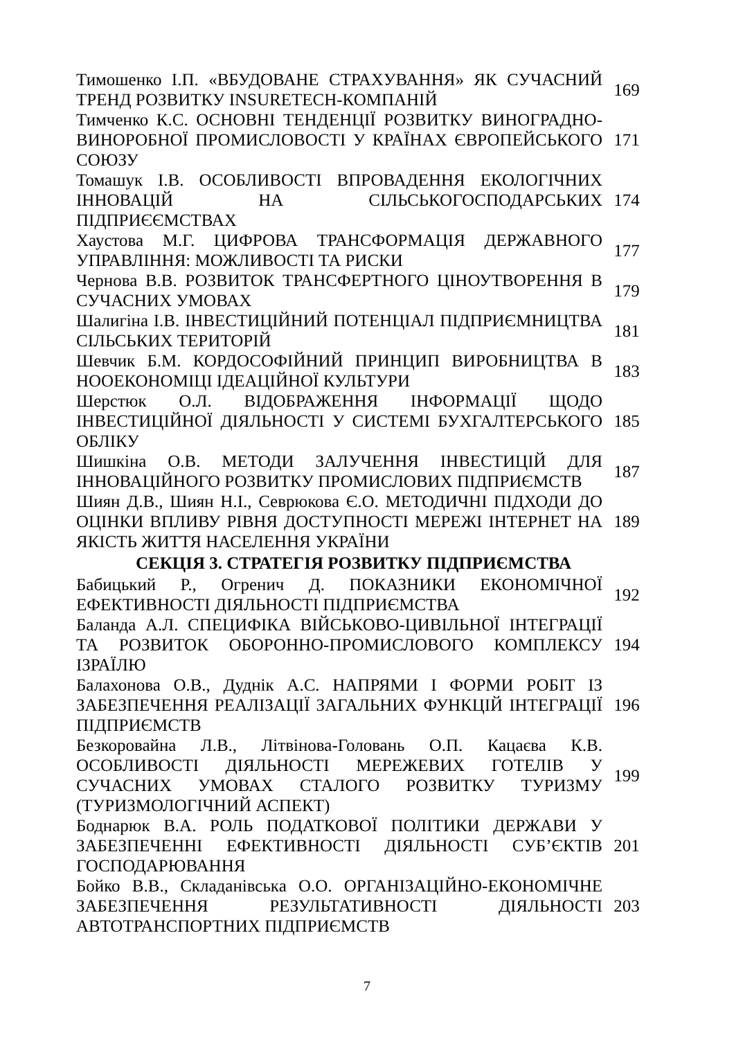| Тимошенко І.П. «ВБУДОВАНЕ СТРАХУВАННЯ» ЯК СУЧАСНИЙ ТРЕНД РОЗВИТКУ INSURETECH-КОМПАНІЙ | 169 |
| Тимченко К.С. ОСНОВНІ ТЕНДЕНЦІЇ РОЗВИТКУ ВИНОГРАДНО-ВИНОРОБНОЇ ПРОМИСЛОВОСТІ У КРАЇНАХ ЄВРОПЕЙСЬКОГО СОЮЗУ | 171 |
| Томашук І.В. ОСОБЛИВОСТІ ВПРОВАДЕННЯ ЕКОЛОГІЧНИХ ІННОВАЦІЙ НА СІЛЬСЬКОГОСПОДАРСЬКИХ ПІДПРИЄЄМСТВАХ | 174 |
| Хаустова М.Г. ЦИФРОВА ТРАНСФОРМАЦІЯ ДЕРЖАВНОГО УПРАВЛІННЯ: МОЖЛИВОСТІ ТА РИСКИ | 177 |
| Чернова В.В. РОЗВИТОК ТРАНСФЕРТНОГО ЦІНОУТВОРЕННЯ В СУЧАСНИХ УМОВАХ | 179 |
| Шалигіна І.В. ІНВЕСТИЦІЙНИЙ ПОТЕНЦІАЛ ПІДПРИЄМНИЦТВА СІЛЬСЬКИХ ТЕРИТОРІЙ | 181 |
| Шевчик Б.М. КОРДОСОФІЙНИЙ ПРИНЦИП ВИРОБНИЦТВА В НООЕКОНОМІЦІ ІДЕАЦІЙНОЇ КУЛЬТУРИ | 183 |
| Шерстюк О.Л. ВІДОБРАЖЕННЯ ІНФОРМАЦІЇ ЩОДО ІНВЕСТИЦІЙНОЇ ДІЯЛЬНОСТІ У СИСТЕМІ БУХГАЛТЕРСЬКОГО ОБЛІКУ | 185 |
| Шишкіна О.В. МЕТОДИ ЗАЛУЧЕННЯ ІНВЕСТИЦІЙ ДЛЯ ІННОВАЦІЙНОГО РОЗВИТКУ ПРОМИСЛОВИХ ПІДПРИЄМСТВ | 187 |
| Шиян Д.В., Шиян Н.І., Севрюкова Є.О. МЕТОДИЧНІ ПІДХОДИ ДО ОЦІНКИ ВПЛИВУ РІВНЯ ДОСТУПНОСТІ МЕРЕЖІ ІНТЕРНЕТ НА ЯКІСТЬ ЖИТТЯ НАСЕЛЕННЯ УКРАЇНИ | 189 |
| СЕКЦІЯ 3. СТРАТЕГІЯ РОЗВИТКУ ПІДПРИЄМСТВА | |
| Бабицький Р., Огренич Д. ПОКАЗНИКИ ЕКОНОМІЧНОЇ ЕФЕКТИВНОСТІ ДІЯЛЬНОСТІ ПІДПРИЄМСТВА | 192 |
| Баланда А.Л. СПЕЦИФІКА ВІЙСЬКОВО-ЦИВІЛЬНОЇ ІНТЕГРАЦІЇ ТА РОЗВИТОК ОБОРОННО-ПРОМИСЛОВОГО КОМПЛЕКСУ ІЗРАЇЛЮ | 194 |
| Балахонова О.В., Дуднік А.С. НАПРЯМИ І ФОРМИ РОБІТ ІЗ ЗАБЕЗПЕЧЕННЯ РЕАЛІЗАЦІЇ ЗАГАЛЬНИХ ФУНКЦІЙ ІНТЕГРАЦІЇ ПІДПРИЄМСТВ | 196 |
| Безкоровайна Л.В., Літвінова-Головань О.П. Кацаєва К.В. ОСОБЛИВОСТІ ДІЯЛЬНОСТІ МЕРЕЖЕВИХ ГОТЕЛІВ У СУЧАСНИХ УМОВАХ СТАЛОГО РОЗВИТКУ ТУРИЗМУ (ТУРИЗМОЛОГІЧНИЙ АСПЕКТ) | 199 |
| Боднарюк В.А. РОЛЬ ПОДАТКОВОЇ ПОЛІТИКИ ДЕРЖАВИ У ЗАБЕЗПЕЧЕННІ ЕФЕКТИВНОСТІ ДІЯЛЬНОСТІ СУБ’ЄКТІВ ГОСПОДАРЮВАННЯ | 201 |
| Бойко В.В., Складанівська О.О. ОРГАНІЗАЦІЙНО-ЕКОНОМІЧНЕ ЗАБЕЗПЕЧЕННЯ РЕЗУЛЬТАТИВНОСТІ ДІЯЛЬНОСТІ АВТОТРАНСПОРТНИХ ПІДПРИЄМСТВ | 203 |
7